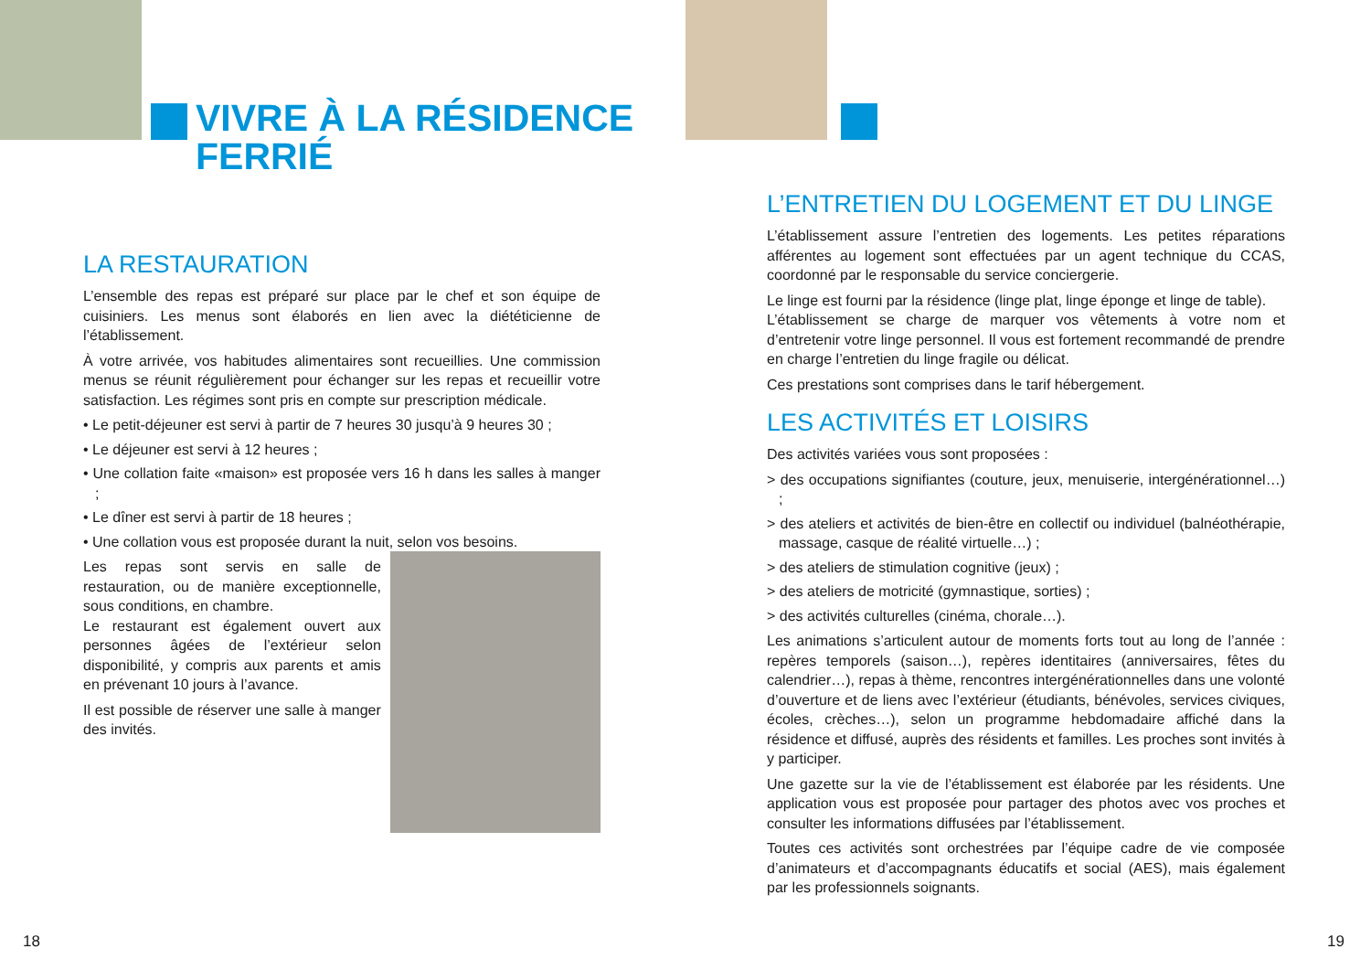VIVRE À LA RÉSIDENCE
FERRIÉ
LA RESTAURATION
L’ensemble des repas est préparé sur place par le chef et son équipe de cuisiniers. Les menus sont élaborés en lien avec la diététicienne de l’établissement.
À votre arrivée, vos habitudes alimentaires sont recueillies. Une commission menus se réunit régulièrement pour échanger sur les repas et recueillir votre satisfaction. Les régimes sont pris en compte sur prescription médicale.
• Le petit-déjeuner est servi à partir de 7 heures 30 jusqu’à 9 heures 30 ;
• Le déjeuner est servi à 12 heures ;
• Une collation faite «maison» est proposée vers 16 h dans les salles à manger ;
• Le dîner est servi à partir de 18 heures ;
• Une collation vous est proposée durant la nuit, selon vos besoins.
Les repas sont servis en salle de restauration, ou de manière exceptionnelle, sous conditions, en chambre.
Le restaurant est également ouvert aux personnes âgées de l’extérieur selon disponibilité, y compris aux parents et amis en prévenant 10 jours à l’avance.
Il est possible de réserver une salle à manger des invités.
18
L’ENTRETIEN DU LOGEMENT ET DU LINGE
L’établissement assure l’entretien des logements. Les petites réparations afférentes au logement sont effectuées par un agent technique du CCAS, coordonné par le responsable du service conciergerie.
Le linge est fourni par la résidence (linge plat, linge éponge et linge de table).
L’établissement se charge de marquer vos vêtements à votre nom et d’entretenir votre linge personnel. Il vous est fortement recommandé de prendre en charge l’entretien du linge fragile ou délicat.
Ces prestations sont comprises dans le tarif hébergement.
LES ACTIVITÉS ET LOISIRS
Des activités variées vous sont proposées :
> des occupations signifiantes (couture, jeux, menuiserie, intergénération­nel…) ;
> des ateliers et activités de bien-être en collectif ou individuel (balnéothérapie, massage, casque de réalité virtuelle…) ;
> des ateliers de stimulation cognitive (jeux) ;
> des ateliers de motricité (gymnastique, sorties) ;
> des activités culturelles (cinéma, chorale…).
Les animations s’articulent autour de moments forts tout au long de l’année : repères temporels (saison…), repères identitaires (anniversaires, fêtes du calendrier…), repas à thème, rencontres intergénérationnelles dans une volonté d’ouverture et de liens avec l’extérieur (étudiants, bénévoles, services civiques, écoles, crèches…), selon un programme hebdomadaire affiché dans la résidence et diffusé, auprès des résidents et familles. Les proches sont invités à y participer.
Une gazette sur la vie de l’établissement est élaborée par les résidents. Une application vous est proposée pour partager des photos avec vos proches et consulter les informations diffusées par l’établissement.
Toutes ces activités sont orchestrées par l’équipe cadre de vie composée d’animateurs et d’accompagnants éducatifs et social (AES), mais également par les professionnels soignants.
19